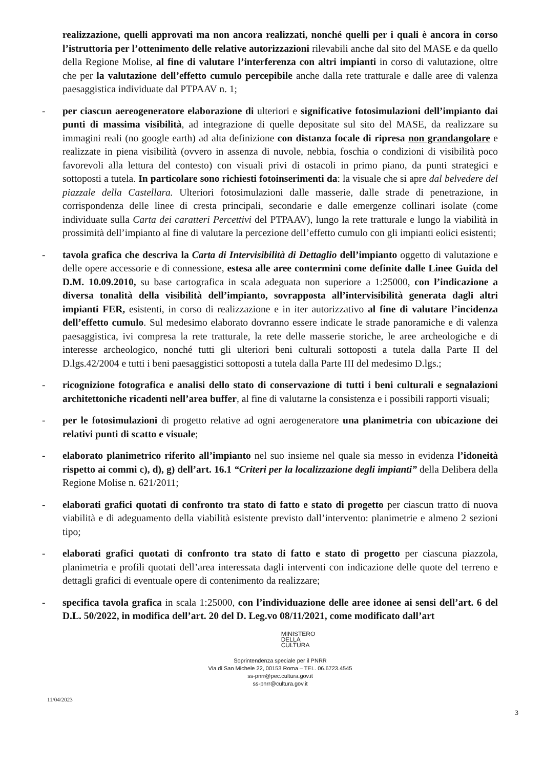realizzazione, quelli approvati ma non ancora realizzati, nonché quelli per i quali è ancora in corso l’istruttoria per l’ottenimento delle relative autorizzazioni rilevabili anche dal sito del MASE e da quello della Regione Molise, al fine di valutare l’interferenza con altri impianti in corso di valutazione, oltre che per la valutazione dell’effetto cumulo percepibile anche dalla rete tratturale e dalle aree di valenza paesaggistica individuate dal PTPAAV n. 1;
- per ciascun aereogeneratore elaborazione di ulteriori e significative fotosimulazioni dell’impianto dai punti di massima visibilità, ad integrazione di quelle depositate sul sito del MASE, da realizzare su immagini reali (no google earth) ad alta definizione con distanza focale di ripresa non grandangolare e realizzate in piena visibilità (ovvero in assenza di nuvole, nebbia, foschia o condizioni di visibilità poco favorevoli alla lettura del contesto) con visuali privi di ostacoli in primo piano, da punti strategici e sottoposti a tutela. In particolare sono richiesti fotoinserimenti da: la visuale che si apre dal belvedere del piazzale della Castellara. Ulteriori fotosimulazioni dalle masserie, dalle strade di penetrazione, in corrispondenza delle linee di cresta principali, secondarie e dalle emergenze collinari isolate (come individuate sulla Carta dei caratteri Percettivi del PTPAAV), lungo la rete tratturale e lungo la viabilità in prossimità dell’impianto al fine di valutare la percezione dell’effetto cumulo con gli impianti eolici esistenti;
- tavola grafica che descriva la Carta di Intervisibilità di Dettaglio dell’impianto oggetto di valutazione e delle opere accessorie e di connessione, estesa alle aree contermini come definite dalle Linee Guida del D.M. 10.09.2010, su base cartografica in scala adeguata non superiore a 1:25000, con l’indicazione a diversa tonalità della visibilità dell’impianto, sovrapposta all’intervisibilità generata dagli altri impianti FER, esistenti, in corso di realizzazione e in iter autorizzativo al fine di valutare l’incidenza dell’effetto cumulo. Sul medesimo elaborato dovranno essere indicate le strade panoramiche e di valenza paesaggistica, ivi compresa la rete tratturale, la rete delle masserie storiche, le aree archeologiche e di interesse archeologico, nonché tutti gli ulteriori beni culturali sottoposti a tutela dalla Parte II del D.lgs.42/2004 e tutti i beni paesaggistici sottoposti a tutela dalla Parte III del medesimo D.lgs.;
- ricognizione fotografica e analisi dello stato di conservazione di tutti i beni culturali e segnalazioni architettoniche ricadenti nell’area buffer, al fine di valutarne la consistenza e i possibili rapporti visuali;
- per le fotosimulazioni di progetto relative ad ogni aerogeneratore una planimetria con ubicazione dei relativi punti di scatto e visuale;
- elaborato planimetrico riferito all’impianto nel suo insieme nel quale sia messo in evidenza l’idoneità rispetto ai commi c), d), g) dell’art. 16.1 “Criteri per la localizzazione degli impianti” della Delibera della Regione Molise n. 621/2011;
- elaborati grafici quotati di confronto tra stato di fatto e stato di progetto per ciascun tratto di nuova viabilità e di adeguamento della viabilità esistente previsto dall’intervento: planimetrie e almeno 2 sezioni tipo;
- elaborati grafici quotati di confronto tra stato di fatto e stato di progetto per ciascuna piazzola, planimetria e profili quotati dell’area interessata dagli interventi con indicazione delle quote del terreno e dettagli grafici di eventuale opere di contenimento da realizzare;
- specifica tavola grafica in scala 1:25000, con l’individuazione delle aree idonee ai sensi dell’art. 6 del D.L. 50/2022, in modifica dell’art. 20 del D. Leg.vo 08/11/2021, come modificato dall’art
MINISTERO
DELLA
CULTURA
Soprintendenza speciale per il PNRR
Via di San Michele 22, 00153 Roma – TEL. 06.6723.4545
ss-pnrr@pec.cultura.gov.it
ss-pnrr@cultura.gov.it
11/04/2023
3